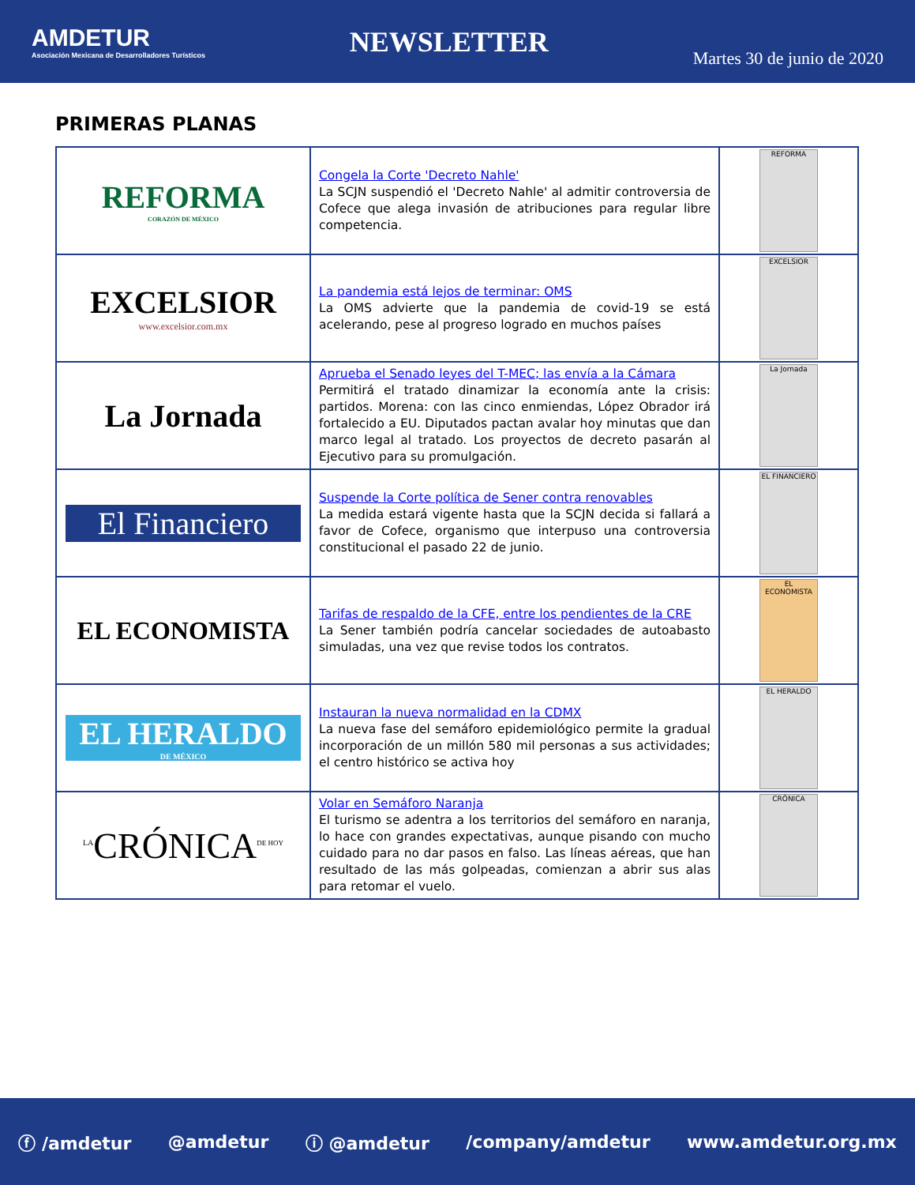AMDETUR
Asociación Mexicana de Desarrolladores Turísticos
NEWSLETTER
Martes 30 de junio de 2020
PRIMERAS PLANAS
| REFORMA CORAZÓN DE MÉXICO | Congela la Corte 'Decreto Nahle' La SCJN suspendió el 'Decreto Nahle' al admitir controversia de Cofece que alega invasión de atribuciones para regular libre competencia. | REFORMA |
| EXCELSIOR www.excelsior.com.mx | La pandemia está lejos de terminar: OMS La OMS advierte que la pandemia de covid-19 se está acelerando, pese al progreso logrado en muchos países | EXCELSIOR |
| La Jornada | Aprueba el Senado leyes del T-MEC; las envía a la Cámara Permitirá el tratado dinamizar la economía ante la crisis: partidos. Morena: con las cinco enmiendas, López Obrador irá fortalecido a EU. Diputados pactan avalar hoy minutas que dan marco legal al tratado. Los proyectos de decreto pasarán al Ejecutivo para su promulgación. | La Jornada |
| El Financiero | Suspende la Corte política de Sener contra renovables La medida estará vigente hasta que la SCJN decida si fallará a favor de Cofece, organismo que interpuso una controversia constitucional el pasado 22 de junio. | EL FINANCIERO |
| EL ECONOMISTA | Tarifas de respaldo de la CFE, entre los pendientes de la CRE La Sener también podría cancelar sociedades de autoabasto simuladas, una vez que revise todos los contratos. | EL ECONOMISTA |
| EL HERALDO DE MÉXICO | Instauran la nueva normalidad en la CDMX La nueva fase del semáforo epidemiológico permite la gradual incorporación de un millón 580 mil personas a sus actividades; el centro histórico se activa hoy | EL HERALDO |
| <sup>LA</sup>CRÓNICA<sup>DE HOY</sup> | Volar en Semáforo Naranja El turismo se adentra a los territorios del semáforo en naranja, lo hace con grandes expectativas, aunque pisando con mucho cuidado para no dar pasos en falso. Las líneas aéreas, que han resultado de las más golpeadas, comienzan a abrir sus alas para retomar el vuelo. | CRÓNICA |
ⓕ /amdetur @amdetur ⓘ @amdetur /company/amdetur www.amdetur.org.mx